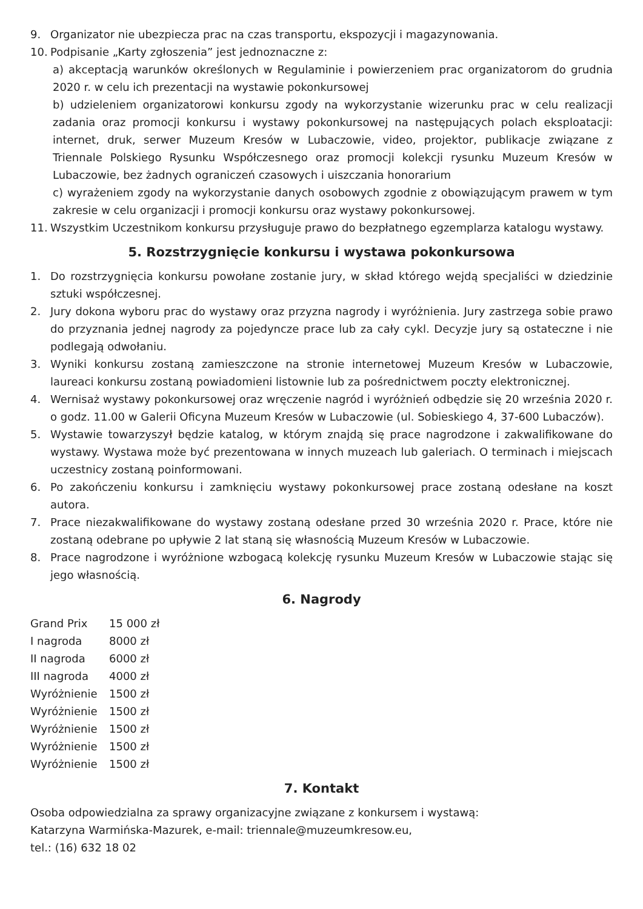9. Organizator nie ubezpiecza prac na czas transportu, ekspozycji i magazynowania.
10. Podpisanie „Karty zgłoszenia” jest jednoznaczne z:
a) akceptacją warunków określonych w Regulaminie i powierzeniem prac organizatorom do grudnia 2020 r. w celu ich prezentacji na wystawie pokonkursowej
b) udzieleniem organizatorowi konkursu zgody na wykorzystanie wizerunku prac w celu realizacji zadania oraz promocji konkursu i wystawy pokonkursowej na następujących polach eksploatacji: internet, druk, serwer Muzeum Kresów w Lubaczowie, video, projektor, publikacje związane z Triennale Polskiego Rysunku Współczesnego oraz promocji kolekcji rysunku Muzeum Kresów w Lubaczowie, bez żadnych ograniczeń czasowych i uiszczania honorarium
c) wyrażeniem zgody na wykorzystanie danych osobowych zgodnie z obowiązującym prawem w tym zakresie w celu organizacji i promocji konkursu oraz wystawy pokonkursowej.
11. Wszystkim Uczestnikom konkursu przysługuje prawo do bezpłatnego egzemplarza katalogu wystawy.
5. Rozstrzygnięcie konkursu i wystawa pokonkursowa
1. Do rozstrzygnięcia konkursu powołane zostanie jury, w skład którego wejdą specjaliści w dziedzinie sztuki współczesnej.
2. Jury dokona wyboru prac do wystawy oraz przyzna nagrody i wyróżnienia. Jury zastrzega sobie prawo do przyznania jednej nagrody za pojedyncze prace lub za cały cykl. Decyzje jury są ostateczne i nie podlegają odwołaniu.
3. Wyniki konkursu zostaną zamieszczone na stronie internetowej Muzeum Kresów w Lubaczowie, laureaci konkursu zostaną powiadomieni listownie lub za pośrednictwem poczty elektronicznej.
4. Wernisaż wystawy pokonkursowej oraz wręczenie nagród i wyróżnień odbędzie się 20 września 2020 r. o godz. 11.00 w Galerii Oficyna Muzeum Kresów w Lubaczowie (ul. Sobieskiego 4, 37-600 Lubaczów).
5. Wystawie towarzyszył będzie katalog, w którym znajdą się prace nagrodzone i zakwalifikowane do wystawy. Wystawa może być prezentowana w innych muzeach lub galeriach. O terminach i miejscach uczestnicy zostaną poinformowani.
6. Po zakończeniu konkursu i zamknięciu wystawy pokonkursowej prace zostaną odesłane na koszt autora.
7. Prace niezakwalifikowane do wystawy zostaną odesłane przed 30 września 2020 r. Prace, które nie zostaną odebrane po upływie 2 lat staną się własnością Muzeum Kresów w Lubaczowie.
8. Prace nagrodzone i wyróżnione wzbogacą kolekcję rysunku Muzeum Kresów w Lubaczowie stając się jego własnością.
6. Nagrody
| Grand Prix | 15 000 zł |
| I nagroda | 8000 zł |
| II nagroda | 6000 zł |
| III nagroda | 4000 zł |
| Wyróżnienie | 1500 zł |
| Wyróżnienie | 1500 zł |
| Wyróżnienie | 1500 zł |
| Wyróżnienie | 1500 zł |
| Wyróżnienie | 1500 zł |
7. Kontakt
Osoba odpowiedzialna za sprawy organizacyjne związane z konkursem i wystawą:
Katarzyna Warmińska-Mazurek, e-mail: triennale@muzeumkresow.eu,
tel.: (16) 632 18 02